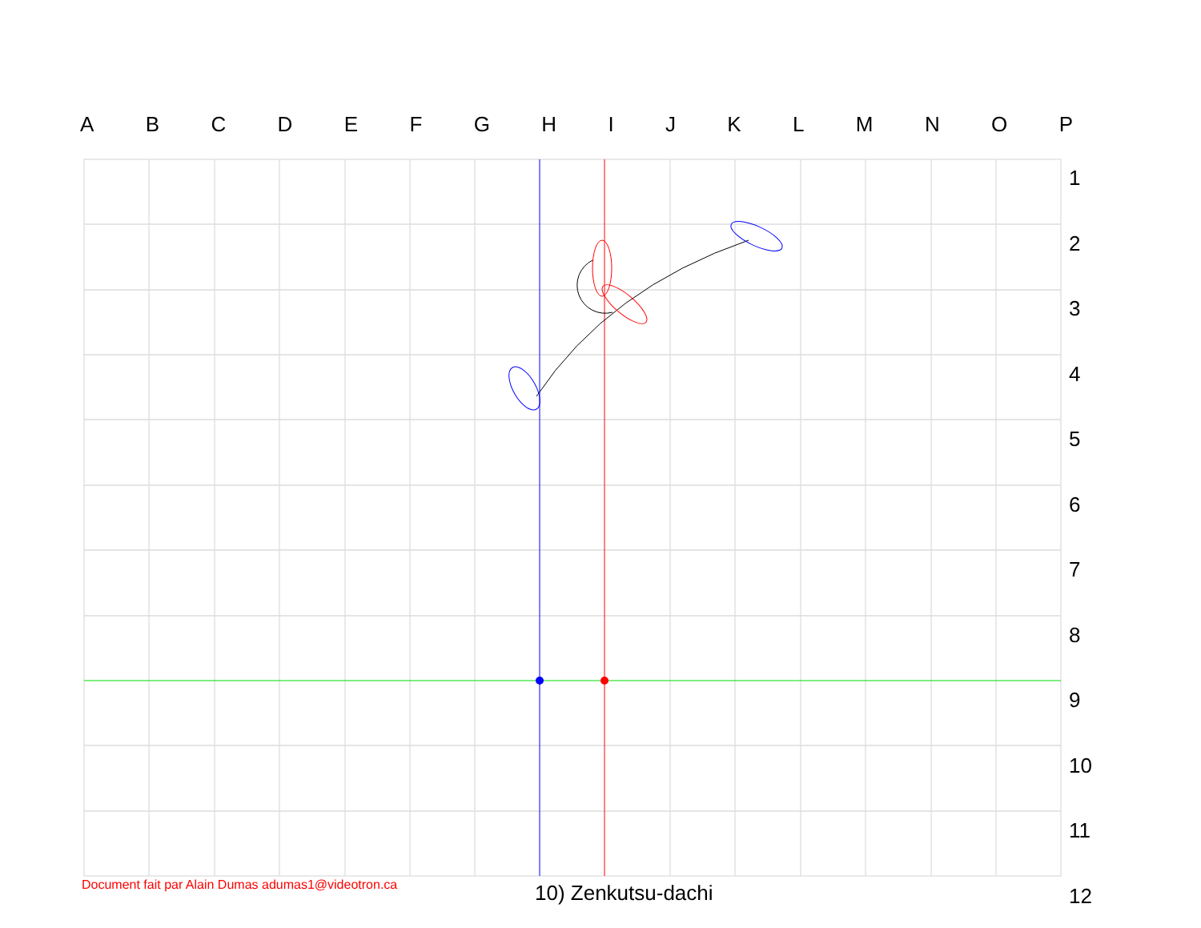A B C D E F G H I J K L M N O P
1
2
3
4
5
6
7
8
9
10
11
12
Document fait par Alain Dumas adumas1@videotron.ca
10) Zenkutsu-dachi